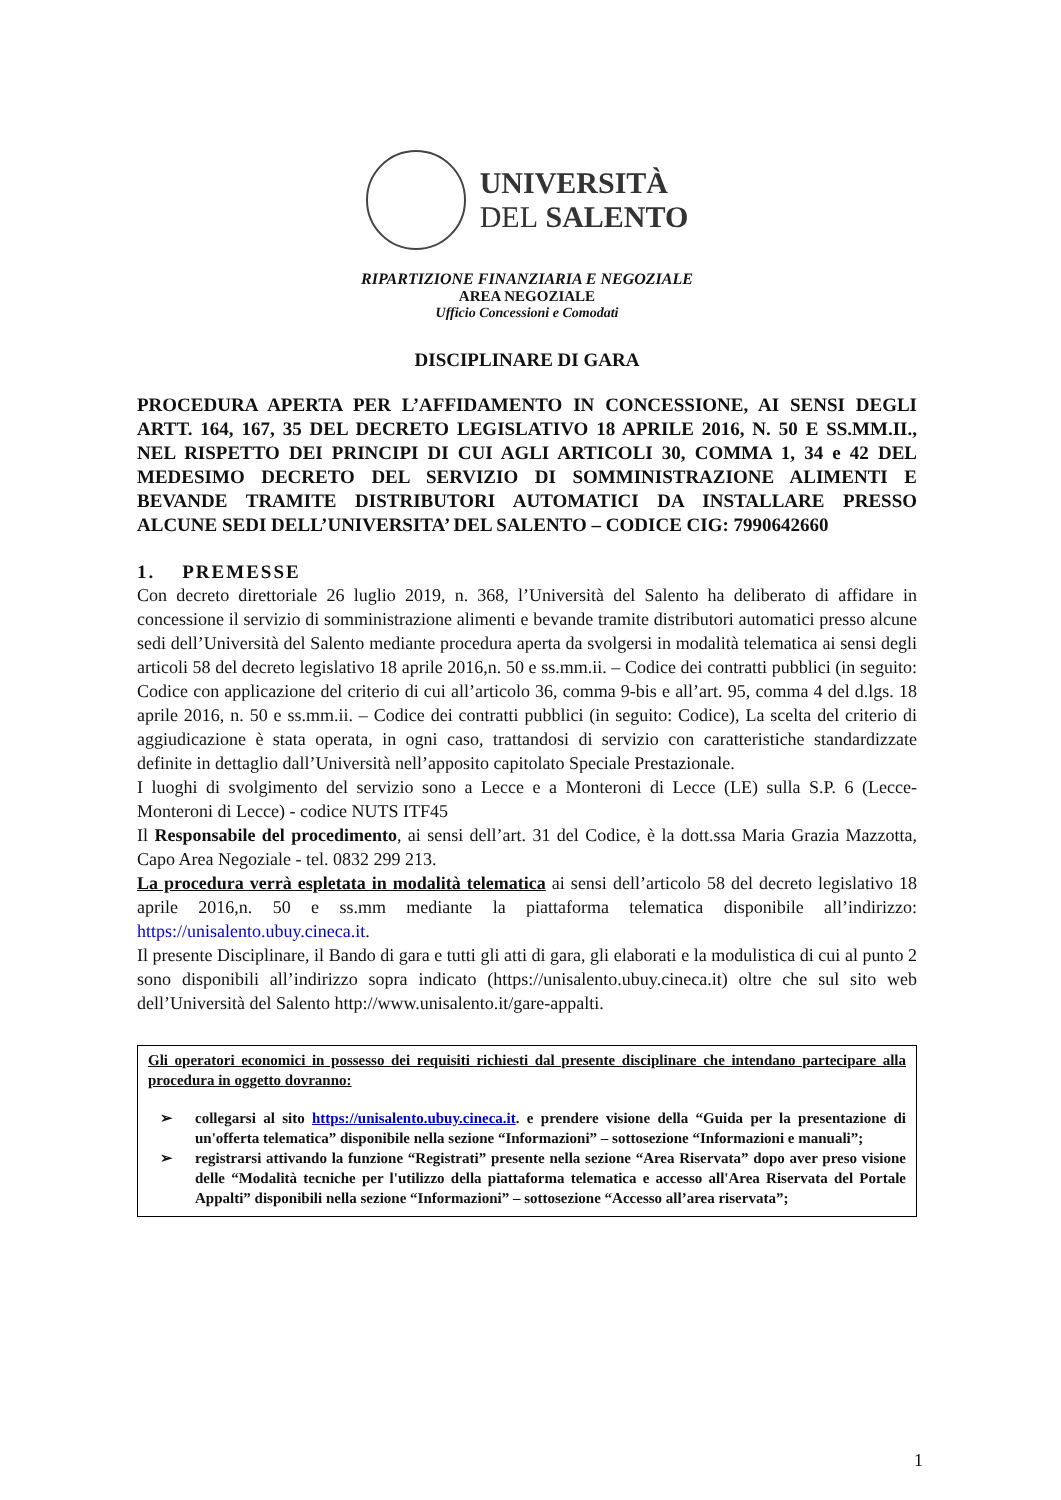UNIVERSITÀ
DEL SALENTO
RIPARTIZIONE FINANZIARIA E NEGOZIALE
AREA NEGOZIALE
Ufficio Concessioni e Comodati
DISCIPLINARE DI GARA
PROCEDURA APERTA PER L’AFFIDAMENTO IN CONCESSIONE, AI SENSI DEGLI ARTT. 164, 167, 35 DEL DECRETO LEGISLATIVO 18 APRILE 2016, N. 50 E SS.MM.II., NEL RISPETTO DEI PRINCIPI DI CUI AGLI ARTICOLI 30, COMMA 1, 34 e 42 DEL MEDESIMO DECRETO DEL SERVIZIO DI SOMMINISTRAZIONE ALIMENTI E BEVANDE TRAMITE DISTRIBUTORI AUTOMATICI DA INSTALLARE PRESSO ALCUNE SEDI DELL’UNIVERSITA’ DEL SALENTO – CODICE CIG: 7990642660
1. PREMESSE
Con decreto direttoriale 26 luglio 2019, n. 368, l’Università del Salento ha deliberato di affidare in concessione il servizio di somministrazione alimenti e bevande tramite distributori automatici presso alcune sedi dell’Università del Salento mediante procedura aperta da svolgersi in modalità telematica ai sensi degli articoli 58 del decreto legislativo 18 aprile 2016,n. 50 e ss.mm.ii. – Codice dei contratti pubblici (in seguito: Codice con applicazione del criterio di cui all’articolo 36, comma 9-bis e all’art. 95, comma 4 del d.lgs. 18 aprile 2016, n. 50 e ss.mm.ii. – Codice dei contratti pubblici (in seguito: Codice), La scelta del criterio di aggiudicazione è stata operata, in ogni caso, trattandosi di servizio con caratteristiche standardizzate definite in dettaglio dall’Università nell’apposito capitolato Speciale Prestazionale.
I luoghi di svolgimento del servizio sono a Lecce e a Monteroni di Lecce (LE) sulla S.P. 6 (Lecce-Monteroni di Lecce) - codice NUTS ITF45
Il Responsabile del procedimento, ai sensi dell’art. 31 del Codice, è la dott.ssa Maria Grazia Mazzotta, Capo Area Negoziale - tel. 0832 299 213.
La procedura verrà espletata in modalità telematica ai sensi dell’articolo 58 del decreto legislativo 18 aprile 2016,n. 50 e ss.mm mediante la piattaforma telematica disponibile all’indirizzo: https://unisalento.ubuy.cineca.it.
Il presente Disciplinare, il Bando di gara e tutti gli atti di gara, gli elaborati e la modulistica di cui al punto 2 sono disponibili all’indirizzo sopra indicato (https://unisalento.ubuy.cineca.it) oltre che sul sito web dell’Università del Salento http://www.unisalento.it/gare-appalti.
Gli operatori economici in possesso dei requisiti richiesti dal presente disciplinare che intendano partecipare alla procedura in oggetto dovranno:
➢ collegarsi al sito https://unisalento.ubuy.cineca.it. e prendere visione della “Guida per la presentazione di un'offerta telematica” disponibile nella sezione “Informazioni” – sottosezione “Informazioni e manuali”;
➢ registrarsi attivando la funzione “Registrati” presente nella sezione “Area Riservata” dopo aver preso visione delle “Modalità tecniche per l'utilizzo della piattaforma telematica e accesso all'Area Riservata del Portale Appalti” disponibili nella sezione “Informazioni” – sottosezione “Accesso all’area riservata”;
1